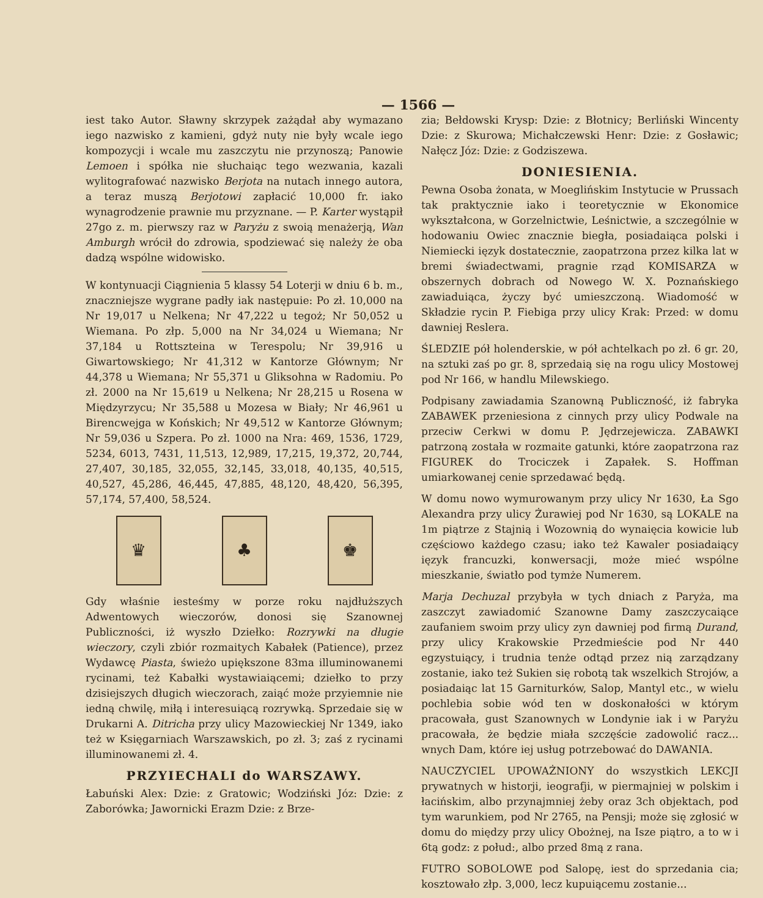— 1566 —
iest tako Autor. Sławny skrzypek zażądał aby wymazano iego nazwisko z kamieni, gdyż nuty nie były wcale iego kompozycji i wcale mu zaszczytu nie przynoszą; Panowie Lemoen i spółka nie słuchaiąc tego wezwania, kazali wylitografować nazwisko Berjota na nutach innego autora, a teraz muszą Berjotowi zapłacić 10,000 fr. iako wynagrodzenie prawnie mu przyznane. — P. Karter wystąpił 27go z. m. pierwszy raz w Paryżu z swoią menażerją, Wan Amburgh wrócił do zdrowia, spodziewać się należy że oba dadzą wspólne widowisko.
W kontynuacji Ciągnienia 5 klassy 54 Loterji w dniu 6 b. m., znaczniejsze wygrane padły iak następuie: Po zł. 10,000 na Nr 19,017 u Nelkena; Nr 47,222 u tegoż; Nr 50,052 u Wiemana. Po złp. 5,000 na Nr 34,024 u Wiemana; Nr 37,184 u Rottszteina w Terespolu; Nr 39,916 u Giwartowskiego; Nr 41,312 w Kantorze Głównym; Nr 44,378 u Wiemana; Nr 55,371 u Gliksohna w Radomiu. Po zł. 2000 na Nr 15,619 u Nelkena; Nr 28,215 u Rosena w Międzyrzycu; Nr 35,588 u Mozesa w Biały; Nr 46,961 u Birencwejga w Końskich; Nr 49,512 w Kantorze Głównym; Nr 59,036 u Szpera. Po zł. 1000 na Nra: 469, 1536, 1729, 5234, 6013, 7431, 11,513, 12,989, 17,215, 19,372, 20,744, 27,407, 30,185, 32,055, 32,145, 33,018, 40,135, 40,515, 40,527, 45,286, 46,445, 47,885, 48,120, 48,420, 56,395, 57,174, 57,400, 58,524.
♛ ♣ ♚
Gdy właśnie iesteśmy w porze roku najdłuższych Adwentowych wieczorów, donosi się Szanownej Publiczności, iż wyszło Dziełko: Rozrywki na długie wieczory, czyli zbiór rozmaitych Kabałek (Patience), przez Wydawcę Piasta, świeżo upiększone 83ma illuminowanemi rycinami, też Kabałki wystawiaiącemi; dziełko to przy dzisiejszych długich wieczorach, zaiąć może przyiemnie nie iedną chwilę, miłą i interesuiącą rozrywką. Sprzedaie się w Drukarni A. Ditricha przy ulicy Mazowieckiej Nr 1349, iako też w Księgarniach Warszawskich, po zł. 3; zaś z rycinami illuminowanemi zł. 4.
PRZYIECHALI do WARSZAWY.
Łabuński Alex: Dzie: z Gratowic; Wodziński Józ: Dzie: z Zaborówka; Jawornicki Erazm Dzie: z Brze-
zia; Bełdowski Krysp: Dzie: z Błotnicy; Berliński Wincenty Dzie: z Skurowa; Michałczewski Henr: Dzie: z Gosławic; Nałęcz Józ: Dzie: z Godziszewa.
DONIESIENIA.
Pewna Osoba żonata, w Moeglińskim Instytucie w Prussach tak praktycznie iako i teoretycznie w Ekonomice wykształcona, w Gorzelnictwie, Leśnictwie, a szczególnie w hodowaniu Owiec znacznie biegła, posiadaiąca polski i Niemiecki ięzyk dostatecznie, zaopatrzona przez kilka lat w bremi świadectwami, pragnie rząd KOMISARZA w obszernych dobrach od Nowego W. X. Poznańskiego zawiaduiąca, życzy być umieszczoną. Wiadomość w Składzie rycin P. Fiebiga przy ulicy Krak: Przed: w domu dawniej Reslera.
ŚLEDZIE pół holenderskie, w pół achtelkach po zł. 6 gr. 20, na sztuki zaś po gr. 8, sprzedaią się na rogu ulicy Mostowej pod Nr 166, w handlu Milewskiego.
Podpisany zawiadamia Szanowną Publiczność, iż fabryka ZABAWEK przeniesiona z cinnych przy ulicy Podwale na przeciw Cerkwi w domu P. Jędrzejewicza. ZABAWKI patrzoną została w rozmaite gatunki, które zaopatrzona raz FIGUREK do Trociczek i Zapałek. S. Hoffman umiarkowanej cenie sprzedawać będą.
W domu nowo wymurowanym przy ulicy Nr 1630, Ła Sgo Alexandra przy ulicy Żurawiej pod Nr 1630, są LOKALE na 1m piątrze z Stajnią i Wozownią do wynaięcia kowicie lub częściowo każdego czasu; iako też Kawaler posiadaiący ięzyk francuzki, konwersacji, może mieć wspólne mieszkanie, światło pod tymże Numerem.
Marja Dechuzal przybyła w tych dniach z Paryża, ma zaszczyt zawiadomić Szanowne Damy zaszczycaiące zaufaniem swoim przy ulicy zyn dawniej pod firmą Durand, przy ulicy Krakowskie Przedmieście pod Nr 440 egzystuiący, i trudnia tenże odtąd przez nią zarządzany zostanie, iako też Sukien się robotą tak wszelkich Strojów, a posiadaiąc lat 15 Garniturków, Salop, Mantyl etc., w wielu pochlebia sobie wód ten w doskonałości w którym pracowała, gust Szanownych w Londynie iak i w Paryżu pracowała, że będzie miała szczęście zadowolić racz... wnych Dam, które iej usług potrzebować do DAWANIA.
NAUCZYCIEL UPOWAŻNIONY do wszystkich LEKCJI prywatnych w historji, ieografji, w piermajniej w polskim i łacińskim, albo przynajmniej żeby oraz 3ch objektach, pod tym warunkiem, pod Nr 2765, na Pensji; może się zgłosić w domu do między przy ulicy Obożnej, na Isze piątro, a to w i 6tą godz: z połud:, albo przed 8mą z rana.
FUTRO SOBOLOWE pod Salopę, iest do sprzedania cia; kosztowało złp. 3,000, lecz kupuiącemu zostanie...